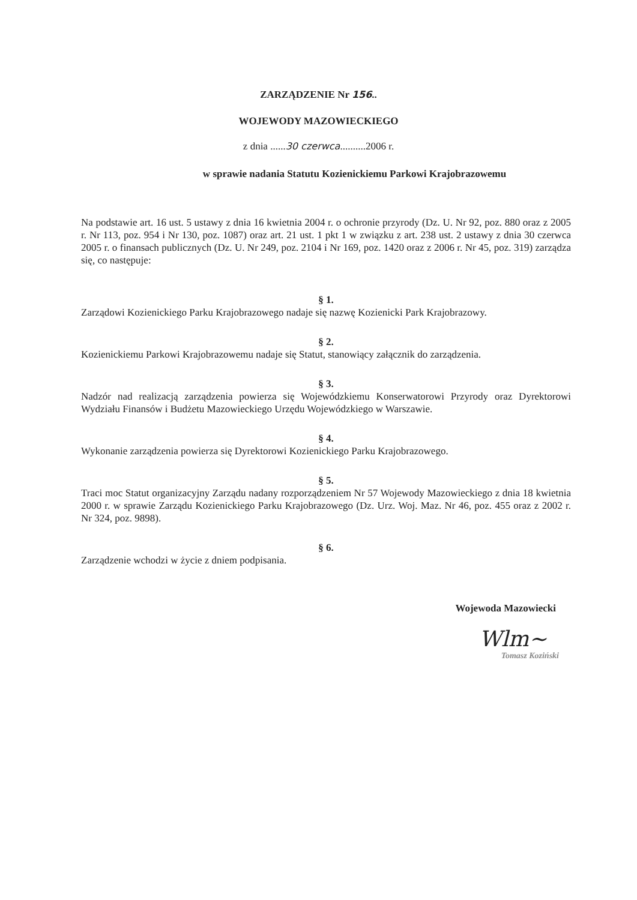ZARZĄDZENIE Nr 156..
WOJEWODY MAZOWIECKIEGO
z dnia ......30 czerwca..........2006 r.
w sprawie nadania Statutu Kozienickiemu Parkowi Krajobrazowemu
Na podstawie art. 16 ust. 5 ustawy z dnia 16 kwietnia 2004 r. o ochronie przyrody (Dz. U. Nr 92, poz. 880 oraz z 2005 r. Nr 113, poz. 954 i Nr 130, poz. 1087) oraz art. 21 ust. 1 pkt 1 w związku z art. 238 ust. 2 ustawy z dnia 30 czerwca 2005 r. o finansach publicznych (Dz. U. Nr 249, poz. 2104 i Nr 169, poz. 1420 oraz z 2006 r. Nr 45, poz. 319) zarządza się, co następuje:
§ 1.
Zarządowi Kozienickiego Parku Krajobrazowego nadaje się nazwę Kozienicki Park Krajobrazowy.
§ 2.
Kozienickiemu Parkowi Krajobrazowemu nadaje się Statut, stanowiący załącznik do zarządzenia.
§ 3.
Nadzór nad realizacją zarządzenia powierza się Wojewódzkiemu Konserwatorowi Przyrody oraz Dyrektorowi Wydziału Finansów i Budżetu Mazowieckiego Urzędu Wojewódzkiego w Warszawie.
§ 4.
Wykonanie zarządzenia powierza się Dyrektorowi Kozienickiego Parku Krajobrazowego.
§ 5.
Traci moc Statut organizacyjny Zarządu nadany rozporządzeniem Nr 57 Wojewody Mazowieckiego z dnia 18 kwietnia 2000 r. w sprawie Zarządu Kozienickiego Parku Krajobrazowego (Dz. Urz. Woj. Maz. Nr 46, poz. 455 oraz z 2002 r. Nr 324, poz. 9898).
§ 6.
Zarządzenie wchodzi w życie z dniem podpisania.
Wojewoda Mazowiecki
Wlm~
Tomasz Koziński